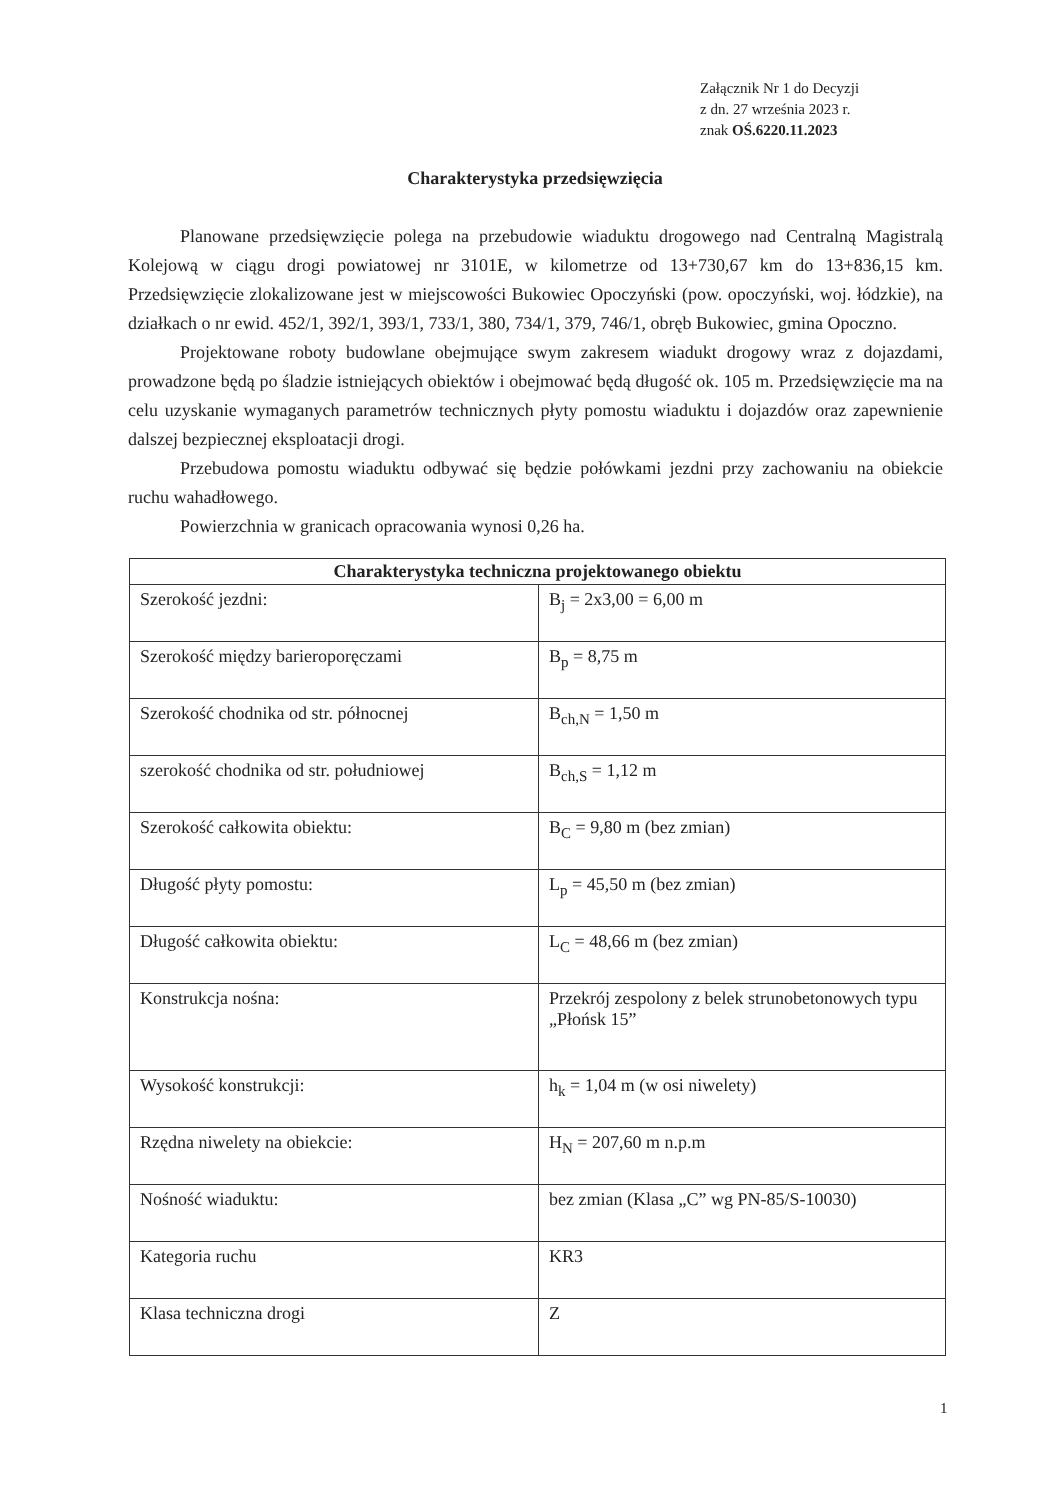Załącznik Nr 1 do Decyzji
z dn. 27 września 2023 r.
znak OŚ.6220.11.2023
Charakterystyka przedsięwzięcia
Planowane przedsięwzięcie polega na przebudowie wiaduktu drogowego nad Centralną Magistralą Kolejową w ciągu drogi powiatowej nr 3101E, w kilometrze od 13+730,67 km do 13+836,15 km. Przedsięwzięcie zlokalizowane jest w miejscowości Bukowiec Opoczyński (pow. opoczyński, woj. łódzkie), na działkach o nr ewid. 452/1, 392/1, 393/1, 733/1, 380, 734/1, 379, 746/1, obręb Bukowiec, gmina Opoczno.
Projektowane roboty budowlane obejmujące swym zakresem wiadukt drogowy wraz z dojazdami, prowadzone będą po śladzie istniejących obiektów i obejmować będą długość ok. 105 m. Przedsięwzięcie ma na celu uzyskanie wymaganych parametrów technicznych płyty pomostu wiaduktu i dojazdów oraz zapewnienie dalszej bezpiecznej eksploatacji drogi.
Przebudowa pomostu wiaduktu odbywać się będzie połówkami jezdni przy zachowaniu na obiekcie ruchu wahadłowego.
Powierzchnia w granicach opracowania wynosi 0,26 ha.
| Charakterystyka techniczna projektowanego obiektu | |
| --- | --- |
| Szerokość jezdni: | B<sub>j</sub> = 2x3,00 = 6,00 m |
| Szerokość między barieroporęczami | B<sub>p</sub> = 8,75 m |
| Szerokość chodnika od str. północnej | B<sub>ch,N</sub> = 1,50 m |
| szerokość chodnika od str. południowej | B<sub>ch,S</sub> = 1,12 m |
| Szerokość całkowita obiektu: | B<sub>C</sub> = 9,80 m (bez zmian) |
| Długość płyty pomostu: | L<sub>p</sub> = 45,50 m (bez zmian) |
| Długość całkowita obiektu: | L<sub>C</sub> = 48,66 m (bez zmian) |
| Konstrukcja nośna: | Przekrój zespolony z belek strunobetonowych typu „Płońsk 15” |
| Wysokość konstrukcji: | h<sub>k</sub> = 1,04 m (w osi niwelety) |
| Rzędna niwelety na obiekcie: | H<sub>N</sub> = 207,60 m n.p.m |
| Nośność wiaduktu: | bez zmian (Klasa „C” wg PN-85/S-10030) |
| Kategoria ruchu | KR3 |
| Klasa techniczna drogi | Z |
1